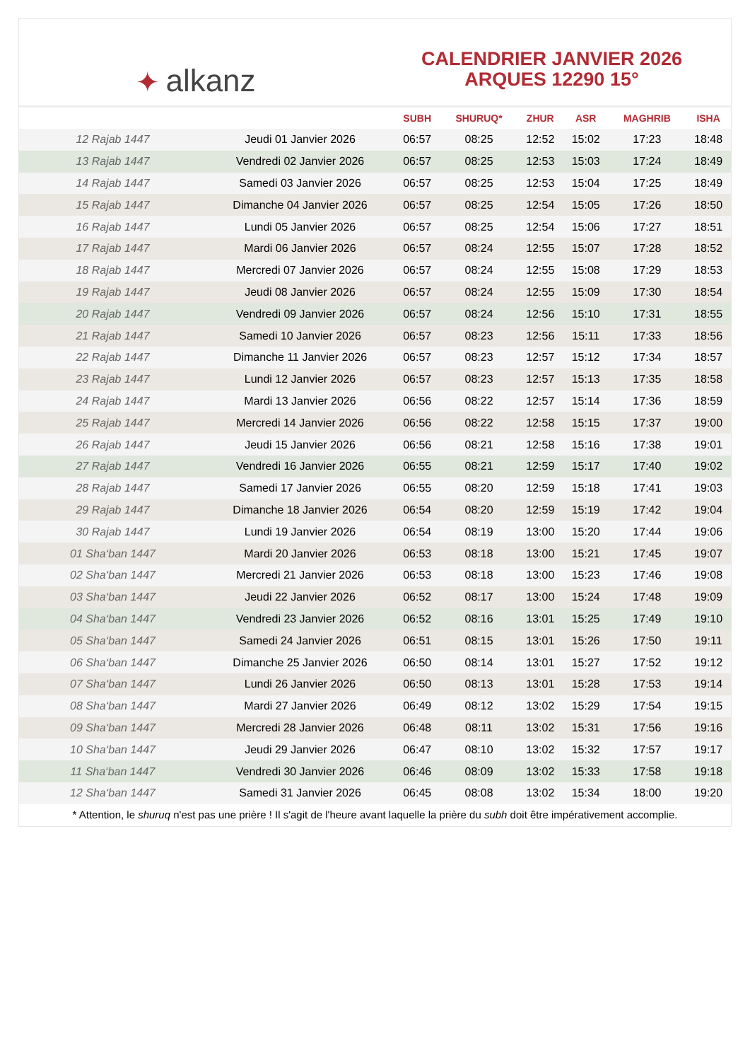✦ alkanz
CALENDRIER JANVIER 2026
ARQUES 12290 15°
| | | SUBH | SHURUQ* | ZHUR | ASR | MAGHRIB | ISHA |
| --- | --- | --- | --- | --- | --- | --- | --- |
| 12 Rajab 1447 | Jeudi 01 Janvier 2026 | 06:57 | 08:25 | 12:52 | 15:02 | 17:23 | 18:48 |
| 13 Rajab 1447 | Vendredi 02 Janvier 2026 | 06:57 | 08:25 | 12:53 | 15:03 | 17:24 | 18:49 |
| 14 Rajab 1447 | Samedi 03 Janvier 2026 | 06:57 | 08:25 | 12:53 | 15:04 | 17:25 | 18:49 |
| 15 Rajab 1447 | Dimanche 04 Janvier 2026 | 06:57 | 08:25 | 12:54 | 15:05 | 17:26 | 18:50 |
| 16 Rajab 1447 | Lundi 05 Janvier 2026 | 06:57 | 08:25 | 12:54 | 15:06 | 17:27 | 18:51 |
| 17 Rajab 1447 | Mardi 06 Janvier 2026 | 06:57 | 08:24 | 12:55 | 15:07 | 17:28 | 18:52 |
| 18 Rajab 1447 | Mercredi 07 Janvier 2026 | 06:57 | 08:24 | 12:55 | 15:08 | 17:29 | 18:53 |
| 19 Rajab 1447 | Jeudi 08 Janvier 2026 | 06:57 | 08:24 | 12:55 | 15:09 | 17:30 | 18:54 |
| 20 Rajab 1447 | Vendredi 09 Janvier 2026 | 06:57 | 08:24 | 12:56 | 15:10 | 17:31 | 18:55 |
| 21 Rajab 1447 | Samedi 10 Janvier 2026 | 06:57 | 08:23 | 12:56 | 15:11 | 17:33 | 18:56 |
| 22 Rajab 1447 | Dimanche 11 Janvier 2026 | 06:57 | 08:23 | 12:57 | 15:12 | 17:34 | 18:57 |
| 23 Rajab 1447 | Lundi 12 Janvier 2026 | 06:57 | 08:23 | 12:57 | 15:13 | 17:35 | 18:58 |
| 24 Rajab 1447 | Mardi 13 Janvier 2026 | 06:56 | 08:22 | 12:57 | 15:14 | 17:36 | 18:59 |
| 25 Rajab 1447 | Mercredi 14 Janvier 2026 | 06:56 | 08:22 | 12:58 | 15:15 | 17:37 | 19:00 |
| 26 Rajab 1447 | Jeudi 15 Janvier 2026 | 06:56 | 08:21 | 12:58 | 15:16 | 17:38 | 19:01 |
| 27 Rajab 1447 | Vendredi 16 Janvier 2026 | 06:55 | 08:21 | 12:59 | 15:17 | 17:40 | 19:02 |
| 28 Rajab 1447 | Samedi 17 Janvier 2026 | 06:55 | 08:20 | 12:59 | 15:18 | 17:41 | 19:03 |
| 29 Rajab 1447 | Dimanche 18 Janvier 2026 | 06:54 | 08:20 | 12:59 | 15:19 | 17:42 | 19:04 |
| 30 Rajab 1447 | Lundi 19 Janvier 2026 | 06:54 | 08:19 | 13:00 | 15:20 | 17:44 | 19:06 |
| 01 Sha‘ban 1447 | Mardi 20 Janvier 2026 | 06:53 | 08:18 | 13:00 | 15:21 | 17:45 | 19:07 |
| 02 Sha‘ban 1447 | Mercredi 21 Janvier 2026 | 06:53 | 08:18 | 13:00 | 15:23 | 17:46 | 19:08 |
| 03 Sha‘ban 1447 | Jeudi 22 Janvier 2026 | 06:52 | 08:17 | 13:00 | 15:24 | 17:48 | 19:09 |
| 04 Sha‘ban 1447 | Vendredi 23 Janvier 2026 | 06:52 | 08:16 | 13:01 | 15:25 | 17:49 | 19:10 |
| 05 Sha‘ban 1447 | Samedi 24 Janvier 2026 | 06:51 | 08:15 | 13:01 | 15:26 | 17:50 | 19:11 |
| 06 Sha‘ban 1447 | Dimanche 25 Janvier 2026 | 06:50 | 08:14 | 13:01 | 15:27 | 17:52 | 19:12 |
| 07 Sha‘ban 1447 | Lundi 26 Janvier 2026 | 06:50 | 08:13 | 13:01 | 15:28 | 17:53 | 19:14 |
| 08 Sha‘ban 1447 | Mardi 27 Janvier 2026 | 06:49 | 08:12 | 13:02 | 15:29 | 17:54 | 19:15 |
| 09 Sha‘ban 1447 | Mercredi 28 Janvier 2026 | 06:48 | 08:11 | 13:02 | 15:31 | 17:56 | 19:16 |
| 10 Sha‘ban 1447 | Jeudi 29 Janvier 2026 | 06:47 | 08:10 | 13:02 | 15:32 | 17:57 | 19:17 |
| 11 Sha‘ban 1447 | Vendredi 30 Janvier 2026 | 06:46 | 08:09 | 13:02 | 15:33 | 17:58 | 19:18 |
| 12 Sha‘ban 1447 | Samedi 31 Janvier 2026 | 06:45 | 08:08 | 13:02 | 15:34 | 18:00 | 19:20 |
* Attention, le shuruq n'est pas une prière ! Il s'agit de l'heure avant laquelle la prière du subh doit être impérativement accomplie.